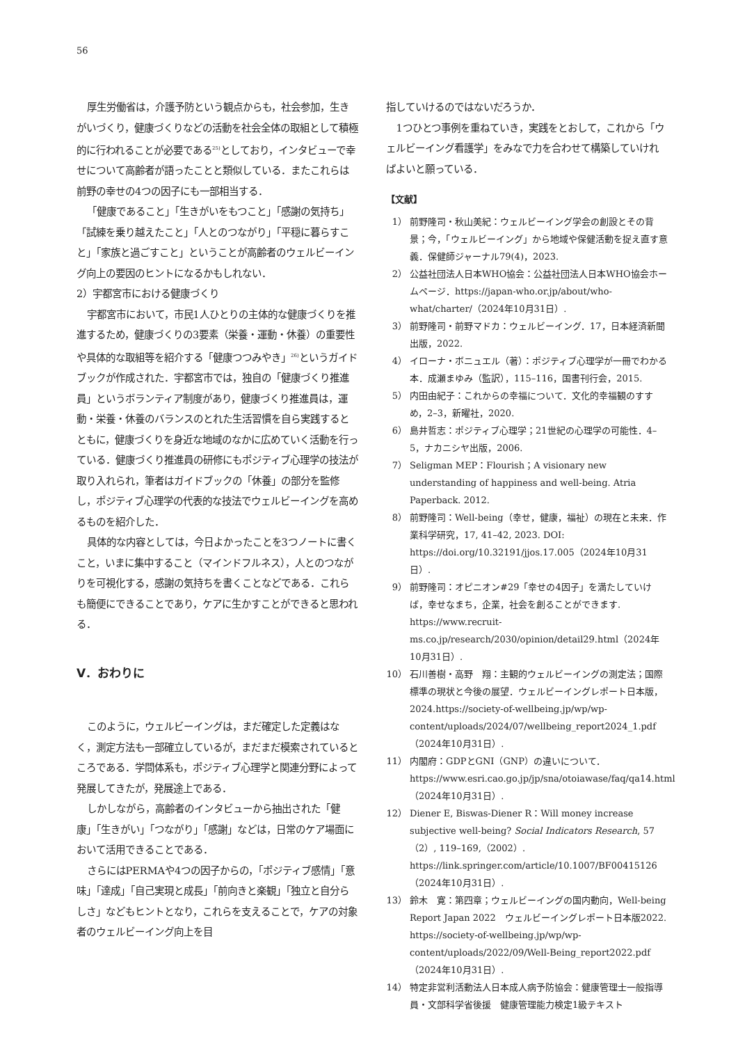56
厚生労働省は，介護予防という観点からも，社会参加，生きがいづくり，健康づくりなどの活動を社会全体の取組として積極的に行われることが必要である<sup>25)</sup>としており，インタビューで幸せについて高齢者が語ったことと類似している．またこれらは前野の幸せの4つの因子にも一部相当する．
「健康であること」「生きがいをもつこと」「感謝の気持ち」「試練を乗り越えたこと」「人とのつながり」「平穏に暮らすこと」「家族と過ごすこと」ということが高齢者のウェルビーイング向上の要因のヒントになるかもしれない．
2）宇都宮市における健康づくり
宇都宮市において，市民1人ひとりの主体的な健康づくりを推進するため，健康づくりの3要素（栄養・運動・休養）の重要性や具体的な取組等を紹介する「健康つつみやき」<sup>26)</sup>というガイドブックが作成された．宇都宮市では，独自の「健康づくり推進員」というボランティア制度があり，健康づくり推進員は，運動・栄養・休養のバランスのとれた生活習慣を自ら実践するとともに，健康づくりを身近な地域のなかに広めていく活動を行っている．健康づくり推進員の研修にもポジティブ心理学の技法が取り入れられ，筆者はガイドブックの「休養」の部分を監修し，ポジティブ心理学の代表的な技法でウェルビーイングを高めるものを紹介した．
具体的な内容としては，今日よかったことを3つノートに書くこと，いまに集中すること（マインドフルネス），人とのつながりを可視化する，感謝の気持ちを書くことなどである．これらも簡便にできることであり，ケアに生かすことができると思われる．
V．おわりに
このように，ウェルビーイングは，まだ確定した定義はなく，測定方法も一部確立しているが，まだまだ模索されているところである．学問体系も，ポジティブ心理学と関連分野によって発展してきたが，発展途上である．
しかしながら，高齢者のインタビューから抽出された「健康」「生きがい」「つながり」「感謝」などは，日常のケア場面において活用できることである．
さらにはPERMAや4つの因子からの，「ポジティブ感情」「意味」「達成」「自己実現と成長」「前向きと楽観」「独立と自分らしさ」などもヒントとなり，これらを支えることで，ケアの対象者のウェルビーイング向上を目
指していけるのではないだろうか．
1つひとつ事例を重ねていき，実践をとおして，これから「ウェルビーイング看護学」をみなで力を合わせて構築していければよいと願っている．
【文献】
1） 前野隆司・秋山美紀：ウェルビーイング学会の創設とその背景；今，「ウェルビーイング」から地域や保健活動を捉え直す意義．保健師ジャーナル79(4)，2023.
2） 公益社団法人日本WHO協会：公益社団法人日本WHO協会ホームページ．https://japan-who.or.jp/about/who-what/charter/（2024年10月31日）.
3） 前野隆司・前野マドカ：ウェルビーイング．17，日本経済新聞出版，2022.
4） イローナ・ボニュエル（著）：ポジティブ心理学が一冊でわかる本．成瀬まゆみ（監訳），115–116，国書刊行会，2015.
5） 内田由紀子：これからの幸福について．文化的幸福観のすすめ，2–3，新曜社，2020.
6） 島井哲志：ポジティブ心理学；21世紀の心理学の可能性．4–5，ナカニシヤ出版，2006.
7） Seligman MEP：Flourish；A visionary new understanding of happiness and well-being. Atria Paperback. 2012.
8） 前野隆司：Well-being（幸せ，健康，福祉）の現在と未来．作業科学研究，17, 41–42, 2023. DOI: https://doi.org/10.32191/jjos.17.005（2024年10月31日）.
9） 前野隆司：オピニオン#29「幸せの4因子」を満たしていけば，幸せなまち，企業，社会を創ることができます. https://www.recruit-ms.co.jp/research/2030/opinion/detail29.html（2024年10月31日）.
10） 石川善樹・高野　翔：主観的ウェルビーイングの測定法；国際標準の現状と今後の展望．ウェルビーイングレポート日本版，2024.https://society-of-wellbeing.jp/wp/wp-content/uploads/2024/07/wellbeing_report2024_1.pdf（2024年10月31日）.
11） 内閣府：GDPとGNI（GNP）の違いについて．https://www.esri.cao.go.jp/jp/sna/otoiawase/faq/qa14.html（2024年10月31日）.
12） Diener E, Biswas-Diener R：Will money increase subjective well-being? Social Indicators Research, 57（2）, 119–169,（2002）. https://link.springer.com/article/10.1007/BF00415126（2024年10月31日）.
13） 鈴木　寛：第四章；ウェルビーイングの国内動向，Well-being Report Japan 2022　ウェルビーイングレポート日本版2022. https://society-of-wellbeing.jp/wp/wp-content/uploads/2022/09/Well-Being_report2022.pdf（2024年10月31日）.
14） 特定非営利活動法人日本成人病予防協会：健康管理士一般指導員・文部科学省後援　健康管理能力検定1級テキスト